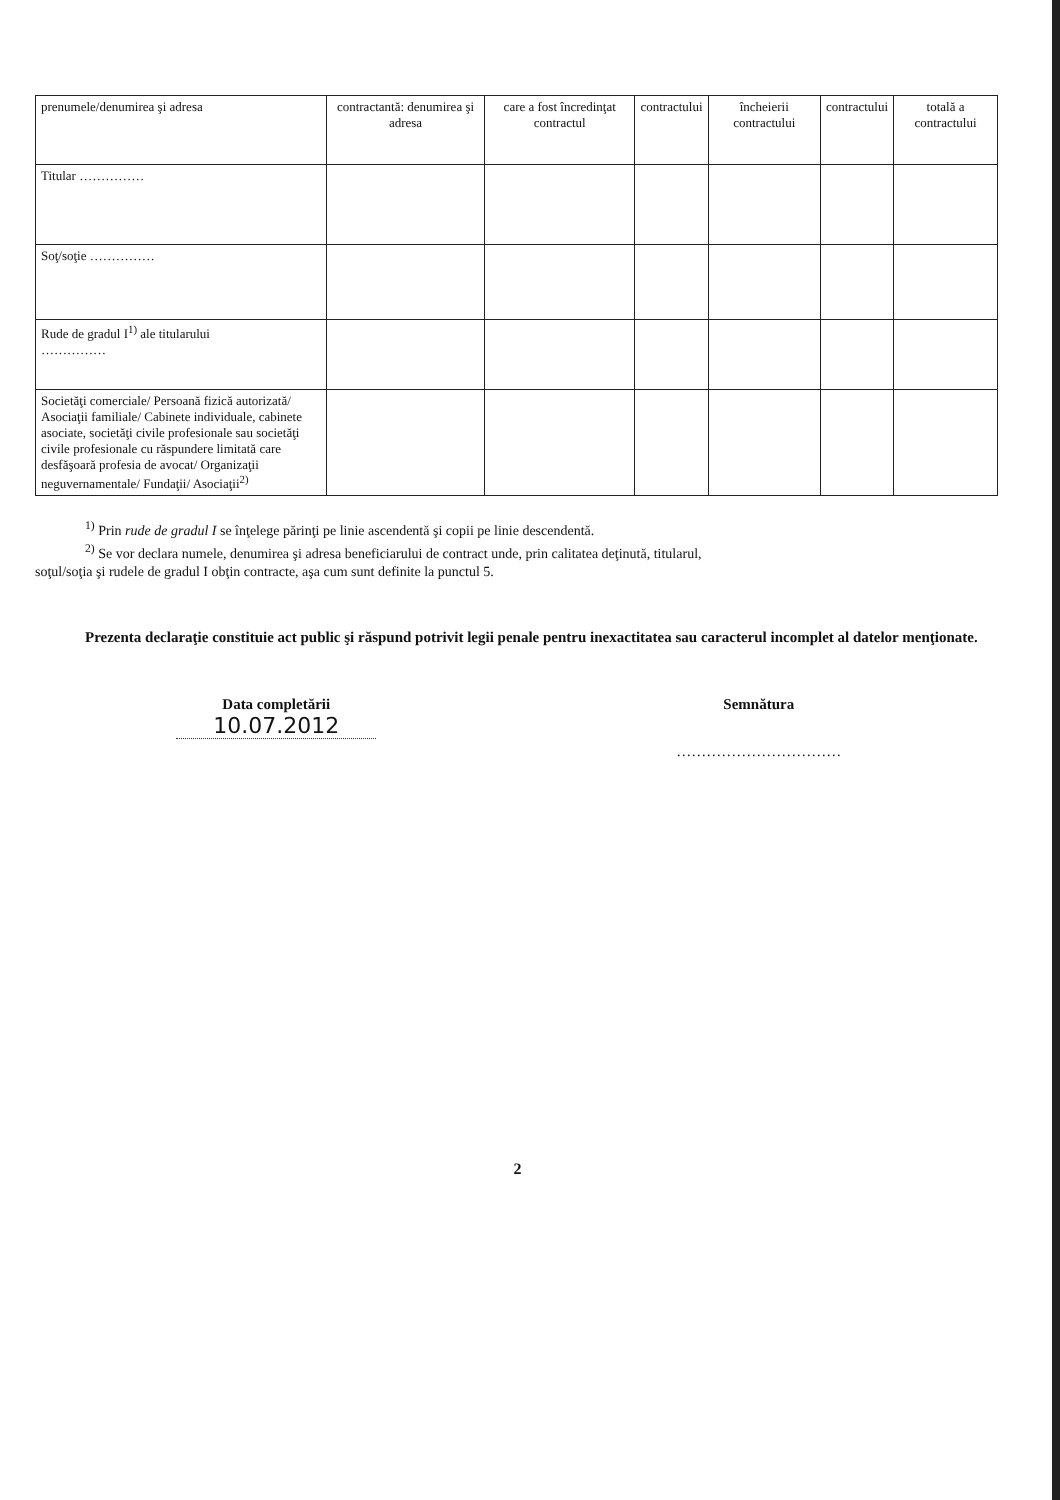| prenumele/denumirea şi adresa | contractantă: denumirea şi adresa | care a fost încredinţat contractul | contractului | încheierii contractului | contractului | totală a contractului |
| Titular …………… | | | | | | |
| Soţ/soţie …………… | | | | | | |
| Rude de gradul I<sup>1)</sup> ale titularului …………… | | | | | | |
| Societăţi comerciale/ Persoană fizică autorizată/ Asociaţii familiale/ Cabinete individuale, cabinete asociate, societăţi civile profesionale sau societăţi civile profesionale cu răspundere limitată care desfăşoară profesia de avocat/ Organizaţii neguvernamentale/ Fundaţii/ Asociaţii<sup>2)</sup> | | | | | | |
<sup>1)</sup> Prin rude de gradul I se înţelege părinţi pe linie ascendentă şi copii pe linie descendentă.
<sup>2)</sup> Se vor declara numele, denumirea şi adresa beneficiarului de contract unde, prin calitatea deţinută, titularul,
soţul/soţia şi rudele de gradul I obţin contracte, aşa cum sunt definite la punctul 5.
Prezenta declaraţie constituie act public şi răspund potrivit legii penale pentru inexactitatea sau caracterul incomplet al datelor menţionate.
Data completării
10.07.2012
Semnătura
……………………………
2